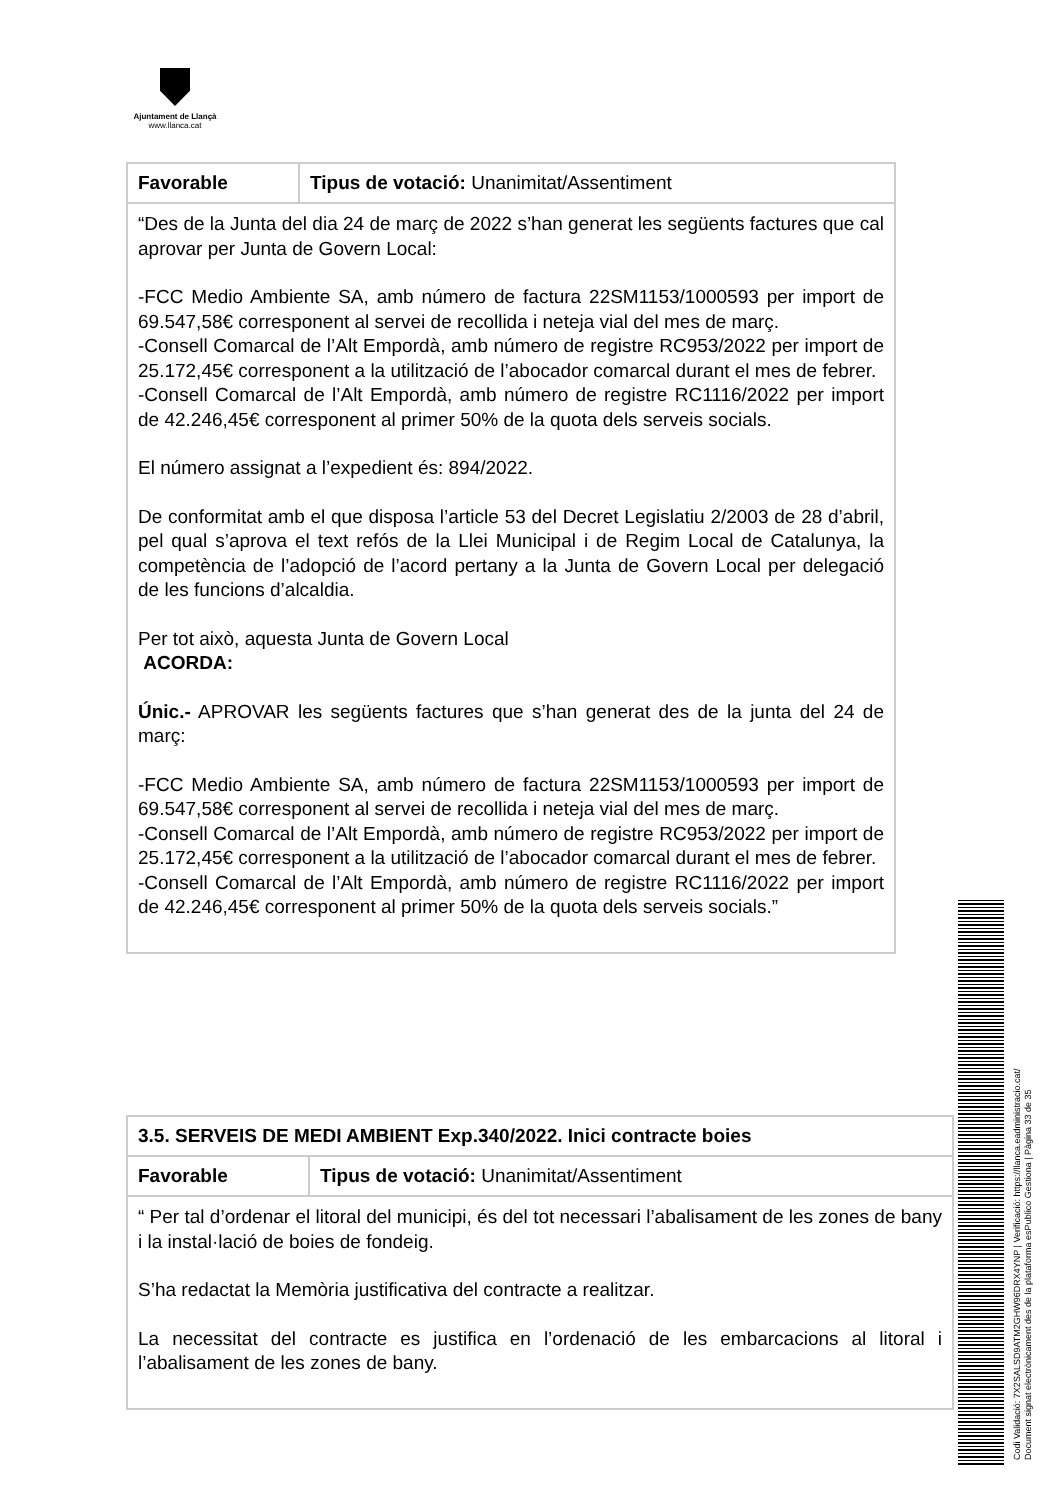Ajuntament de Llançà
www.llanca.cat
| Favorable | Tipus de votació: Unanimitat/Assentiment |
| “Des de la Junta del dia 24 de març de 2022 s’han generat les següents factures que cal aprovar per Junta de Govern Local: -FCC Medio Ambiente SA, amb número de factura 22SM1153/1000593 per import de 69.547,58€ corresponent al servei de recollida i neteja vial del mes de març. -Consell Comarcal de l’Alt Empordà, amb número de registre RC953/2022 per import de 25.172,45€ corresponent a la utilització de l’abocador comarcal durant el mes de febrer. -Consell Comarcal de l’Alt Empordà, amb número de registre RC1116/2022 per import de 42.246,45€ corresponent al primer 50% de la quota dels serveis socials. El número assignat a l’expedient és: 894/2022. De conformitat amb el que disposa l’article 53 del Decret Legislatiu 2/2003 de 28 d’abril, pel qual s’aprova el text refós de la Llei Municipal i de Regim Local de Catalunya, la competència de l’adopció de l’acord pertany a la Junta de Govern Local per delegació de les funcions d’alcaldia. Per tot això, aquesta Junta de Govern Local ACORDA: Únic.- APROVAR les següents factures que s’han generat des de la junta del 24 de març: -FCC Medio Ambiente SA, amb número de factura 22SM1153/1000593 per import de 69.547,58€ corresponent al servei de recollida i neteja vial del mes de març. -Consell Comarcal de l’Alt Empordà, amb número de registre RC953/2022 per import de 25.172,45€ corresponent a la utilització de l’abocador comarcal durant el mes de febrer. -Consell Comarcal de l’Alt Empordà, amb número de registre RC1116/2022 per import de 42.246,45€ corresponent al primer 50% de la quota dels serveis socials.” | |
| 3.5. SERVEIS DE MEDI AMBIENT Exp.340/2022. Inici contracte boies | |
| Favorable | Tipus de votació: Unanimitat/Assentiment |
| “ Per tal d’ordenar el litoral del municipi, és del tot necessari l’abalisament de les zones de bany i la instal·lació de boies de fondeig. S’ha redactat la Memòria justificativa del contracte a realitzar. La necessitat del contracte es justifica en l’ordenació de les embarcacions al litoral i l’abalisament de les zones de bany. | |
Codi Validació: 7X2SALSD9ATM2GHW96DRX4YNP | Verificació: https://llanca.eadministracio.cat/
Document signat electrònicament des de la plataforma esPublico Gestiona | Pàgina 33 de 35